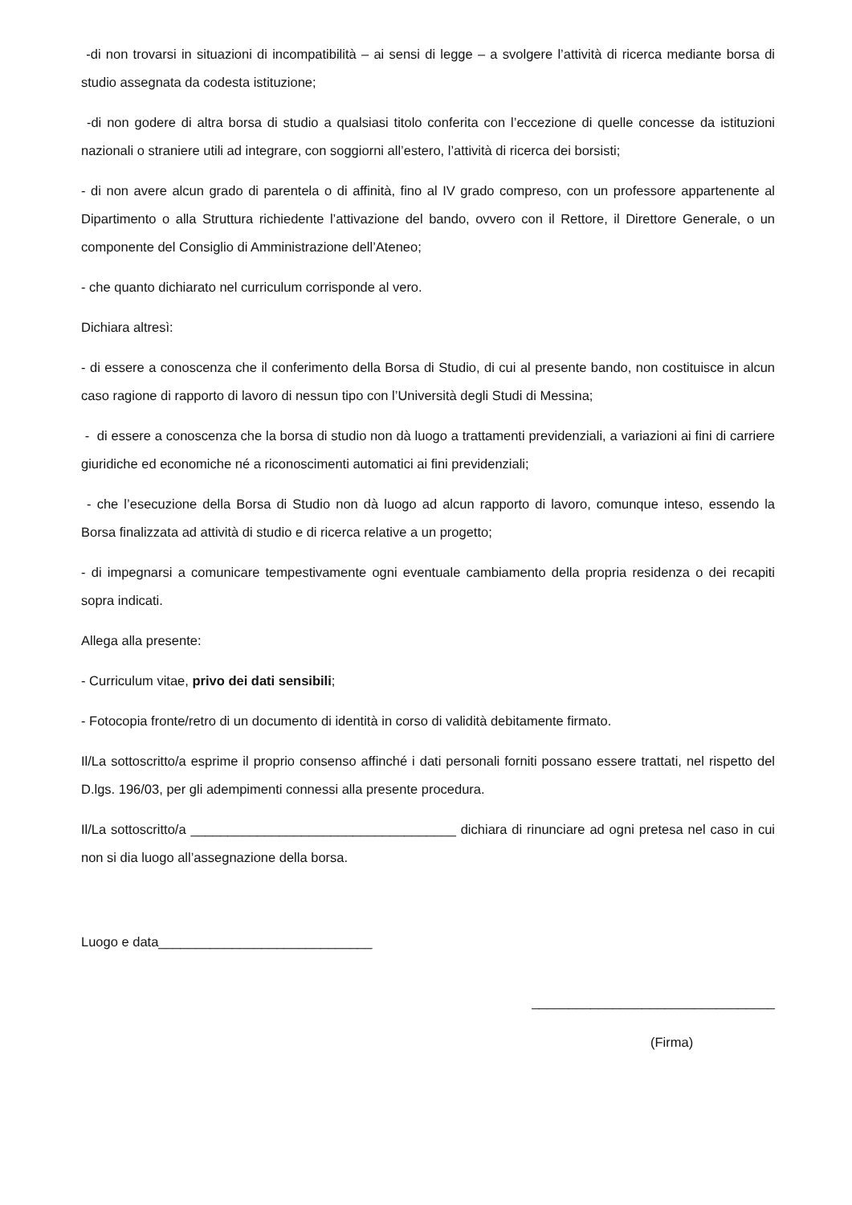-di non trovarsi in situazioni di incompatibilità – ai sensi di legge – a svolgere l’attività di ricerca mediante borsa di studio assegnata da codesta istituzione;
-di non godere di altra borsa di studio a qualsiasi titolo conferita con l’eccezione di quelle concesse da istituzioni nazionali o straniere utili ad integrare, con soggiorni all’estero, l’attività di ricerca dei borsisti;
- di non avere alcun grado di parentela o di affinità, fino al IV grado compreso, con un professore appartenente al Dipartimento o alla Struttura richiedente l’attivazione del bando, ovvero con il Rettore, il Direttore Generale, o un componente del Consiglio di Amministrazione dell’Ateneo;
- che quanto dichiarato nel curriculum corrisponde al vero.
Dichiara altresì:
- di essere a conoscenza che il conferimento della Borsa di Studio, di cui al presente bando, non costituisce in alcun caso ragione di rapporto di lavoro di nessun tipo con l’Università degli Studi di Messina;
- di essere a conoscenza che la borsa di studio non dà luogo a trattamenti previdenziali, a variazioni ai fini di carriere giuridiche ed economiche né a riconoscimenti automatici ai fini previdenziali;
- che l’esecuzione della Borsa di Studio non dà luogo ad alcun rapporto di lavoro, comunque inteso, essendo la Borsa finalizzata ad attività di studio e di ricerca relative a un progetto;
- di impegnarsi a comunicare tempestivamente ogni eventuale cambiamento della propria residenza o dei recapiti sopra indicati.
Allega alla presente:
- Curriculum vitae, privo dei dati sensibili;
- Fotocopia fronte/retro di un documento di identità in corso di validità debitamente firmato.
Il/La sottoscritto/a esprime il proprio consenso affinché i dati personali forniti possano essere trattati, nel rispetto del D.lgs. 196/03, per gli adempimenti connessi alla presente procedura.
Il/La sottoscritto/a ____________________________________ dichiara di rinunciare ad ogni pretesa nel caso in cui non si dia luogo all’assegnazione della borsa.
Luogo e data_____________________________
_________________________________
(Firma)